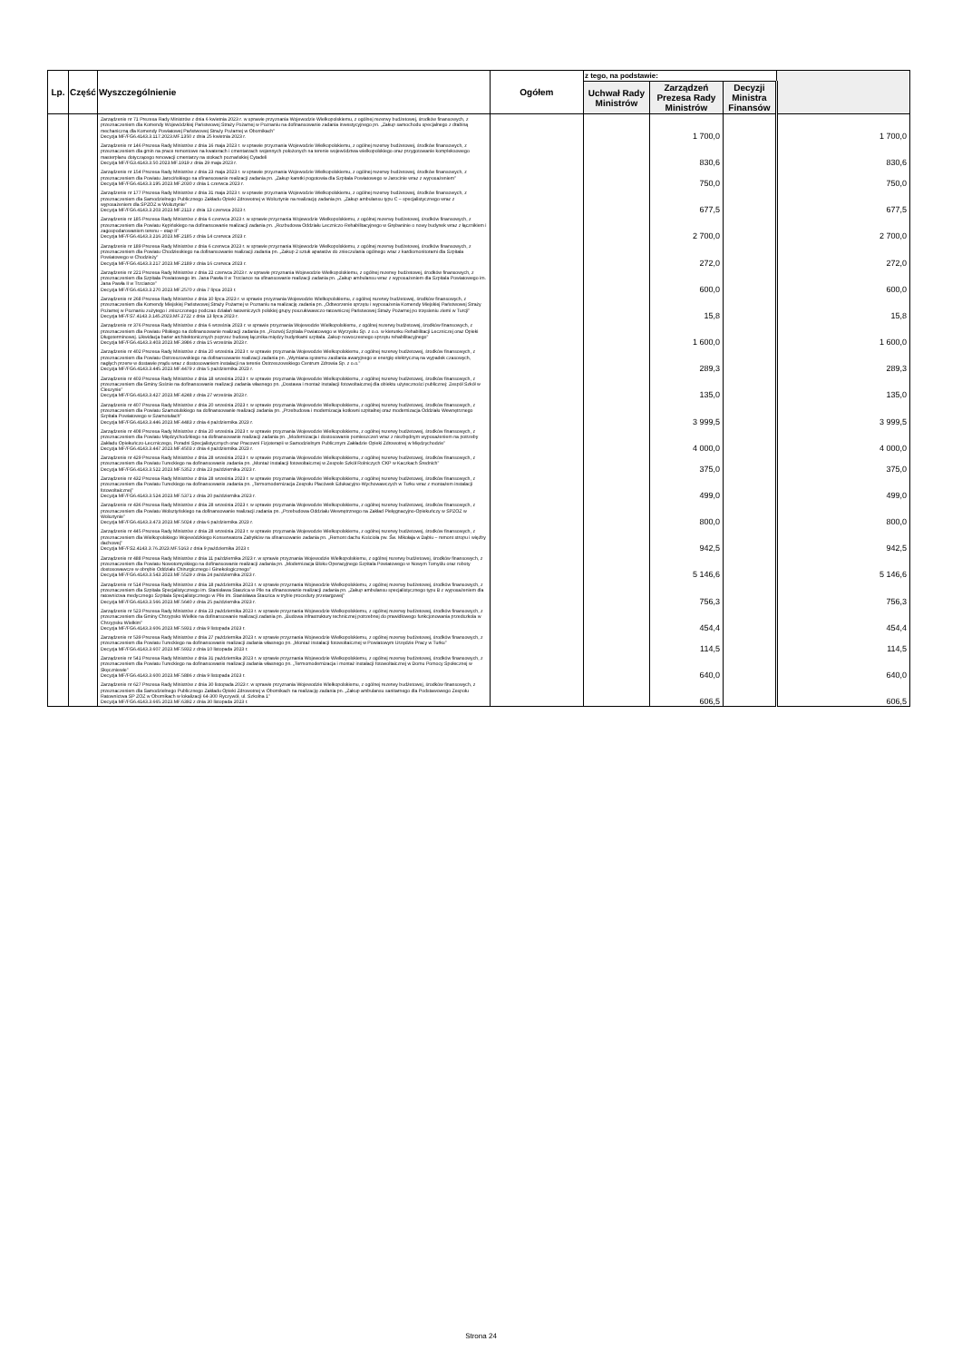| Lp. | Część | Wyszczególnienie | Ogółem | z tego, na podstawie: | | | |
| --- | --- | --- | --- | --- | --- | --- | --- |
| | | | | Uchwał Rady Ministrów | Zarządzeń Prezesa Rady Ministrów | Decyzji Ministra Finansów | |
| | | Zarządzenie nr 71 Prezesa Rady Ministrów z dnia 6 kwietnia 2023 r. w sprawie przyznania Wojewodzie Wielkopolskiemu, z ogólnej rezerwy budżetowej, środków finansowych, z przeznaczeniem dla Komendy Wojewódzkiej Państwowej Straży Pożarnej w Poznaniu na dofinansowanie zadania inwestycyjnego pn. „Zakup samochodu specjalnego z drabiną mechaniczną dla Komendy Powiatowej Państwowej Straży Pożarnej w Obornikach" Decyzja MF/FG6.4143.3.117.2023.MF.1350 z dnia 25 kwietnia 2023 r. | | | 1 700,0 | | 1 700,0 |
| | | Zarządzenie nr 146 Prezesa Rady Ministrów z dnia 16 maja 2023 r. w sprawie przyznania Wojewodzie Wielkopolskiemu, z ogólnej rezerwy budżetowej, środków finansowych, z przeznaczeniem dla gmin na prace remontowe na kwaterach i cmentarzach wojennych położonych na terenie województwa wielkopolskiego oraz przygotowanie kompleksowego masterplanu dotyczącego renowacji cmentarzy na stokach poznańskiej Cytadeli Decyzja MF/FG3.4143.3.50.2023.MF.1919 z dnia 29 maja 2023 r. | | | 830,6 | | 830,6 |
| | | Zarządzenie nr 154 Prezesa Rady Ministrów z dnia 23 maja 2023 r. w sprawie przyznania Wojewodzie Wielkopolskiemu, z ogólnej rezerwy budżetowej, środków finansowych, z przeznaczeniem dla Powiatu Jarocińskiego na sfinansowanie realizacji zadania pn. „Zakup karetki pogotowia dla Szpitala Powiatowego w Jarocinie wraz z wyposażeniem" Decyzja MF/FG6.4143.3.195.2023.MF.2030 z dnia 1 czerwca 2023 r. | | | 750,0 | | 750,0 |
| | | Zarządzenie nr 177 Prezesa Rady Ministrów z dnia 31 maja 2023 r. w sprawie przyznania Wojewodzie Wielkopolskiemu, z ogólnej rezerwy budżetowej, środków finansowych, z przeznaczeniem dla Samodzielnego Publicznego Zakładu Opieki Zdrowotnej w Wolsztynie na realizację zadania pn. „Zakup ambulansu typu C – specjalistycznego wraz z wyposażeniem dla SPZOZ w Wolsztynie" Decyzja MF/FG6.4143.3.203.2023.MF.2113 z dnia 13 czerwca 2023 r. | | | 677,5 | | 677,5 |
| | | Zarządzenie nr 185 Prezesa Rady Ministrów z dnia 6 czerwca 2023 r. w sprawie przyznania Wojewodzie Wielkopolskiemu, z ogólnej rezerwy budżetowej, środków finansowych, z przeznaczeniem dla Powiatu Kępińskiego na dofinansowanie realizacji zadania pn. „Rozbudowa Oddziału Leczniczo-Rehabilitacyjnego w Grębaninie o nowy budynek wraz z łącznikiem i zagospodarowaniem terenu – etap II" Decyzja MF/FG6.4143.3.216.2023.MF.2185 z dnia 14 czerwca 2023 r. | | | 2 700,0 | | 2 700,0 |
| | | Zarządzenie nr 189 Prezesa Rady Ministrów z dnia 6 czerwca 2023 r. w sprawie przyznania Wojewodzie Wielkopolskiemu, z ogólnej rezerwy budżetowej, środków finansowych, z przeznaczeniem dla Powiatu Chodzieskiego na dofinansowanie realizacji zadania pn. „Zakup 2 sztuk aparatów do znieczulania ogólnego wraz z kardiomonitorami dla Szpitala Powiatowego w Chodzieży" Decyzja MF/FG6.4143.3.217.2023.MF.2189 z dnia 16 czerwca 2023 r. | | | 272,0 | | 272,0 |
| | | Zarządzenie nr 221 Prezesa Rady Ministrów z dnia 22 czerwca 2023 r. w sprawie przyznania Wojewodzie Wielkopolskiemu, z ogólnej rezerwy budżetowej, środków finansowych, z przeznaczeniem dla Szpitala Powiatowego im. Jana Pawła II w Trzciance na sfinansowanie realizacji zadania pn. „Zakup ambulansu wraz z wyposażeniem dla Szpitala Powiatowego im. Jana Pawła II w Trzciance" Decyzja MF/FG6.4143.3.270.2023.MF.2570 z dnia 7 lipca 2023 r. | | | 600,0 | | 600,0 |
| | | Zarządzenie nr 268 Prezesa Rady Ministrów z dnia 10 lipca 2023 r. w sprawie przyznania Wojewodzie Wielkopolskiemu, z ogólnej rezerwy budżetowej, środków finansowych, z przeznaczeniem dla Komendy Miejskiej Państwowej Straży Pożarnej w Poznaniu na realizację zadania pn. „Odtworzenie sprzętu i wyposażenia Komendy Miejskiej Państwowej Straży Pożarnej w Poznaniu zużytego i zniszczonego podczas działań ratowniczych polskiej grupy poszukiwawczo-ratowniczej Państwowej Straży Pożarnej po trzęsieniu ziemi w Turcji" Decyzja MF/FS7.4143.3.145.2023.MF.2722 z dnia 13 lipca 2023 r. | | | 15,8 | | 15,8 |
| | | Zarządzenie nr 376 Prezesa Rady Ministrów z dnia 6 września 2023 r. w sprawie przyznania Wojewodzie Wielkopolskiemu, z ogólnej rezerwy budżetowej, środków finansowych, z przeznaczeniem dla Powiatu Pilskiego na dofinansowanie realizacji zadania pn. „Rozwój Szpitala Powiatowego w Wyrzysku Sp. z o.o. w kierunku Rehabilitacji Leczniczej oraz Opieki Długoterminowej. Likwidacja barier architektonicznych poprzez budowę łącznika między budynkami szpitala. Zakup nowoczesnego sprzętu rehabilitacyjnego" Decyzja MF/FG6.4143.3.403.2023.MF.3986 z dnia 15 września 2023 r. | | | 1 600,0 | | 1 600,0 |
| | | Zarządzenie nr 402 Prezesa Rady Ministrów z dnia 20 września 2023 r. w sprawie przyznania Wojewodzie Wielkopolskiemu, z ogólnej rezerwy budżetowej, środków finansowych, z przeznaczeniem dla Powiatu Ostrzeszowskiego na dofinansowanie realizacji zadania pn. „Wymiana systemu zasilania awaryjnego w energię elektryczną na wypadek czasowych, nagłych przerw w dostawie prądu wraz z dostosowaniem instalacji na terenie Ostrzeszowskiego Centrum Zdrowia Sp. z o.o." Decyzja MF/FG6.4143.3.445.2023.MF.4479 z dnia 5 października 2023 r. | | | 289,3 | | 289,3 |
| | | Zarządzenie nr 403 Prezesa Rady Ministrów z dnia 18 września 2023 r. w sprawie przyznania Wojewodzie Wielkopolskiemu, z ogólnej rezerwy budżetowej, środków finansowych, z przeznaczeniem dla Gminy Sośnie na dofinansowanie realizacji zadania własnego pn. „Dostawa i montaż instalacji fotowoltaicznej dla obiektu użyteczności publicznej: Zespół Szkół w Cieszynie" Decyzja MF/FG6.4143.3.427.2023.MF.4248 z dnia 27 września 2023 r. | | | 135,0 | | 135,0 |
| | | Zarządzenie nr 407 Prezesa Rady Ministrów z dnia 20 września 2023 r. w sprawie przyznania Wojewodzie Wielkopolskiemu, z ogólnej rezerwy budżetowej, środków finansowych, z przeznaczeniem dla Powiatu Szamotulskiego na dofinansowanie realizacji zadania pn. „Przebudowa i modernizacja kotłowni szpitalnej oraz modernizacja Oddziału Wewnętrznego Szpitala Powiatowego w Szamotułach" Decyzja MF/FG6.4143.3.446.2023.MF.4483 z dnia 4 października 2023 r. | | | 3 999,5 | | 3 999,5 |
| | | Zarządzenie nr 408 Prezesa Rady Ministrów z dnia 20 września 2023 r. w sprawie przyznania Wojewodzie Wielkopolskiemu, z ogólnej rezerwy budżetowej, środków finansowych, z przeznaczeniem dla Powiatu Międzychodzkiego na dofinansowanie realizacji zadania pn. „Modernizacja i dostosowanie pomieszczeń wraz z niezbędnym wyposażeniem na potrzeby Zakładu Opiekuńczo-Leczniczego, Poradni Specjalistycznych oraz Pracowni Fizjoterapii w Samodzielnym Publicznym Zakładzie Opieki Zdrowotnej w Międzychodzie" Decyzja MF/FG6.4143.3.447.2023.MF.4503 z dnia 4 października 2023 r. | | | 4 000,0 | | 4 000,0 |
| | | Zarządzenie nr 429 Prezesa Rady Ministrów z dnia 28 września 2023 r. w sprawie przyznania Wojewodzie Wielkopolskiemu, z ogólnej rezerwy budżetowej, środków finansowych, z przeznaczeniem dla Powiatu Tureckiego na dofinansowanie zadania pn. „Montaż instalacji fotowoltaicznej w Zespole Szkół Rolniczych CKP w Kaczkach Średnich" Decyzja MF/FG6.4143.3.522.2023.MF.5352 z dnia 23 października 2023 r. | | | 375,0 | | 375,0 |
| | | Zarządzenie nr 432 Prezesa Rady Ministrów z dnia 28 września 2023 r. w sprawie przyznania Wojewodzie Wielkopolskiemu, z ogólnej rezerwy budżetowej, środków finansowych, z przeznaczeniem dla Powiatu Tureckiego na dofinansowanie zadania pn. „Termomodernizacja Zespołu Placówek Edukacyjno-Wychowawczych w Turku wraz z montażem instalacji fotowoltaicznej" Decyzja MF/FG6.4143.3.524.2023.MF.5371 z dnia 20 października 2023 r. | | | 499,0 | | 499,0 |
| | | Zarządzenie nr 436 Prezesa Rady Ministrów z dnia 28 września 2023 r. w sprawie przyznania Wojewodzie Wielkopolskiemu, z ogólnej rezerwy budżetowej, środków finansowych, z przeznaczeniem dla Powiatu Wolsztyńskiego na dofinansowanie realizacji zadania pn. „Przebudowa Oddziału Wewnętrznego na Zakład Pielęgnacyjno-Opiekuńczy w SPZOZ w Wolsztynie" Decyzja MF/FG6.4143.3.473.2023.MF.5024 z dnia 6 października 2023 r. | | | 800,0 | | 800,0 |
| | | Zarządzenie nr 445 Prezesa Rady Ministrów z dnia 28 września 2023 r. w sprawie przyznania Wojewodzie Wielkopolskiemu, z ogólnej rezerwy budżetowej, środków finansowych, z przeznaczeniem dla Wielkopolskiego Wojewódzkiego Konserwatora Zabytków na sfinansowanie zadania pn. „Remont dachu Kościoła pw. Św. Mikołaja w Dąbiu – remont stropu i więźby dachowej" Decyzja MF/FS2.4143.3.76.2023.MF.5163 z dnia 9 października 2023 r. | | | 942,5 | | 942,5 |
| | | Zarządzenie nr 488 Prezesa Rady Ministrów z dnia 11 października 2023 r. w sprawie przyznania Wojewodzie Wielkopolskiemu, z ogólnej rezerwy budżetowej, środków finansowych, z przeznaczeniem dla Powiatu Nowotomyskiego na dofinansowanie realizacji zadania pn. „Modernizacja Bloku Operacyjnego Szpitala Powiatowego w Nowym Tomyślu oraz roboty dostosowawcze w obrębie Oddziału Chirurgicznego i Ginekologicznego" Decyzja MF/FG6.4143.3.543.2023.MF.5529 z dnia 24 października 2023 r. | | | 5 146,6 | | 5 146,6 |
| | | Zarządzenie nr 514 Prezesa Rady Ministrów z dnia 18 października 2023 r. w sprawie przyznania Wojewodzie Wielkopolskiemu, z ogólnej rezerwy budżetowej, środków finansowych, z przeznaczeniem dla Szpitala Specjalistycznego im. Stanisława Staszica w Pile na sfinansowanie realizacji zadania pn. „Zakup ambulansu specjalistycznego typu B z wyposażeniem dla ratownictwa medycznego Szpitala Specjalistycznego w Pile im. Stanisława Staszica w trybie procedury przetargowej" Decyzja MF/FG6.4143.3.566.2023.MF.5640 z dnia 25 października 2023 r. | | | 756,3 | | 756,3 |
| | | Zarządzenie nr 523 Prezesa Rady Ministrów z dnia 23 października 2023 r. w sprawie przyznania Wojewodzie Wielkopolskiemu, z ogólnej rezerwy budżetowej, środków finansowych, z przeznaczeniem dla Gminy Chrzypsko Wielkie na dofinansowanie realizacji zadania pn. „Budowa infrastruktury technicznej potrzebnej do prawidłowego funkcjonowania przedszkola w Chrzypsku Wielkim" Decyzja MF/FG6.4143.3.606.2023.MF.5931 z dnia 9 listopada 2023 r. | | | 454,4 | | 454,4 |
| | | Zarządzenie nr 539 Prezesa Rady Ministrów z dnia 27 października 2023 r. w sprawie przyznania Wojewodzie Wielkopolskiemu, z ogólnej rezerwy budżetowej, środków finansowych, z przeznaczeniem dla Powiatu Tureckiego na dofinansowanie realizacji zadania własnego pn. „Montaż instalacji fotowoltaicznej w Powiatowym Urzędzie Pracy w Turku" Decyzja MF/FG6.4143.3.607.2023.MF.5932 z dnia 10 listopada 2023 r. | | | 114,5 | | 114,5 |
| | | Zarządzenie nr 541 Prezesa Rady Ministrów z dnia 31 października 2023 r. w sprawie przyznania Wojewodzie Wielkopolskiemu, z ogólnej rezerwy budżetowej, środków finansowych, z przeznaczeniem dla Powiatu Tureckiego na dofinansowanie realizacji zadania własnego pn. „Termomodernizacja i montaż instalacji fotowoltaicznej w Domu Pomocy Społecznej w Skęczniewie" Decyzja MF/FG6.4143.3.600.2023.MF.5886 z dnia 9 listopada 2023 r. | | | 640,0 | | 640,0 |
| | | Zarządzenie nr 627 Prezesa Rady Ministrów z dnia 30 listopada 2023 r. w sprawie przyznania Wojewodzie Wielkopolskiemu, z ogólnej rezerwy budżetowej, środków finansowych, z przeznaczeniem dla Samodzielnego Publicznego Zakładu Opieki Zdrowotnej w Obornikach na realizację zadania pn. „Zakup ambulansu sanitarnego dla Podstawowego Zespołu Ratownictwa SP ZOZ w Obornikach w lokalizacji 64-300 Ryczywół, ul. Szkolna 1" Decyzja MF/FG6.4143.3.665.2023.MF.6392 z dnia 30 listopada 2023 r. | | | 606,5 | | 606,5 |
Strona 24